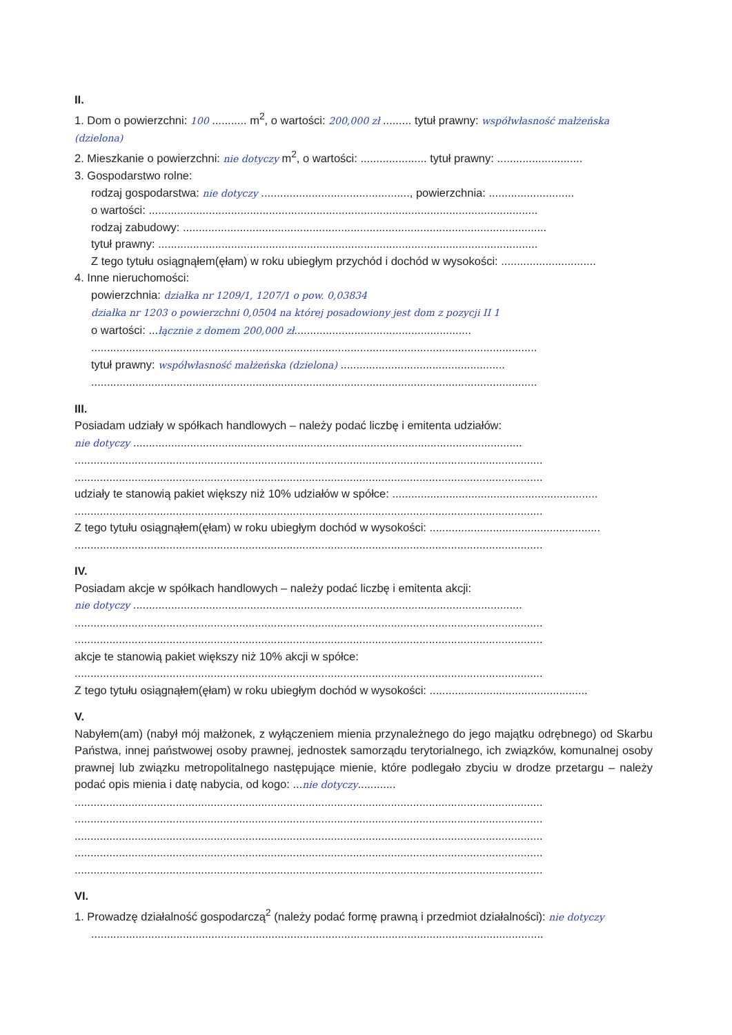II.
1. Dom o powierzchni: 100 ........... m<sup>2</sup>, o wartości: 200,000 zł ......... tytuł prawny: współwłasność małżeńska (dzielona)
2. Mieszkanie o powierzchni: nie dotyczy m<sup>2</sup>, o wartości: ..................... tytuł prawny: ...........................
3. Gospodarstwo rolne:
rodzaj gospodarstwa: nie dotyczy ..............................................., powierzchnia: ...........................
o wartości: ...........................................................................................................................
rodzaj zabudowy: ...................................................................................................................
tytuł prawny: ........................................................................................................................
Z tego tytułu osiągnąłem(ęłam) w roku ubiegłym przychód i dochód w wysokości: ..............................
4. Inne nieruchomości:
powierzchnia: działka nr 1209/1, 1207/1 o pow. 0,03834
działka nr 1203 o powierzchni 0,0504 na której posadowiony jest dom z pozycji II 1
o wartości: ...łącznie z domem 200,000 zł........................................................
.............................................................................................................................................
tytuł prawny: współwłasność małżeńska (dzielona) ....................................................
.............................................................................................................................................
III.
Posiadam udziały w spółkach handlowych – należy podać liczbę i emitenta udziałów:
nie dotyczy ...........................................................................................................................
....................................................................................................................................................
....................................................................................................................................................
udziały te stanowią pakiet większy niż 10% udziałów w spółce: .................................................................
....................................................................................................................................................
Z tego tytułu osiągnąłem(ęłam) w roku ubiegłym dochód w wysokości: ......................................................
....................................................................................................................................................
IV.
Posiadam akcje w spółkach handlowych – należy podać liczbę i emitenta akcji:
nie dotyczy ...........................................................................................................................
....................................................................................................................................................
....................................................................................................................................................
akcje te stanowią pakiet większy niż 10% akcji w spółce:
....................................................................................................................................................
Z tego tytułu osiągnąłem(ęłam) w roku ubiegłym dochód w wysokości: ..................................................
V.
Nabyłem(am) (nabył mój małżonek, z wyłączeniem mienia przynależnego do jego majątku odrębnego) od Skarbu Państwa, innej państwowej osoby prawnej, jednostek samorządu terytorialnego, ich związków, komunalnej osoby prawnej lub związku metropolitalnego następujące mienie, które podlegało zbyciu w drodze przetargu – należy podać opis mienia i datę nabycia, od kogo: ...nie dotyczy............
....................................................................................................................................................
....................................................................................................................................................
....................................................................................................................................................
....................................................................................................................................................
....................................................................................................................................................
VI.
1. Prowadzę działalność gospodarczą<sup>2</sup> (należy podać formę prawną i przedmiot działalności): nie dotyczy
...............................................................................................................................................